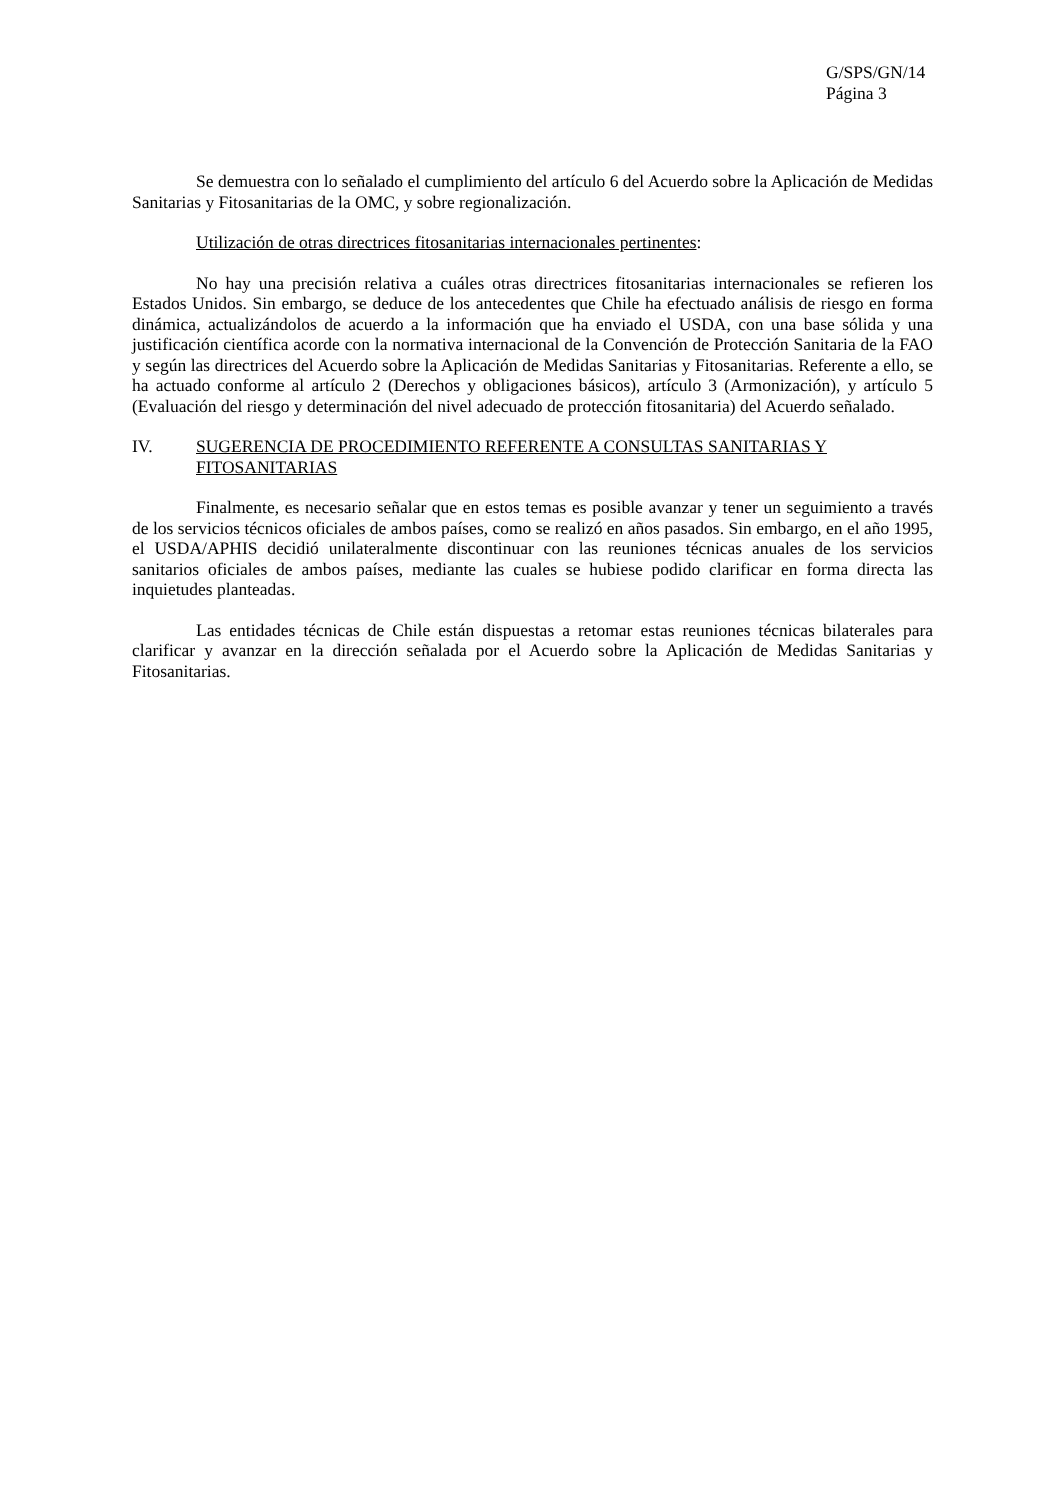G/SPS/GN/14
Página 3
Se demuestra con lo señalado el cumplimiento del artículo 6 del Acuerdo sobre la Aplicación de Medidas Sanitarias y Fitosanitarias de la OMC, y sobre regionalización.
Utilización de otras directrices fitosanitarias internacionales pertinentes:
No hay una precisión relativa a cuáles otras directrices fitosanitarias internacionales se refieren los Estados Unidos. Sin embargo, se deduce de los antecedentes que Chile ha efectuado análisis de riesgo en forma dinámica, actualizándolos de acuerdo a la información que ha enviado el USDA, con una base sólida y una justificación científica acorde con la normativa internacional de la Convención de Protección Sanitaria de la FAO y según las directrices del Acuerdo sobre la Aplicación de Medidas Sanitarias y Fitosanitarias. Referente a ello, se ha actuado conforme al artículo 2 (Derechos y obligaciones básicos), artículo 3 (Armonización), y artículo 5 (Evaluación del riesgo y determinación del nivel adecuado de protección fitosanitaria) del Acuerdo señalado.
IV. SUGERENCIA DE PROCEDIMIENTO REFERENTE A CONSULTAS SANITARIAS Y FITOSANITARIAS
Finalmente, es necesario señalar que en estos temas es posible avanzar y tener un seguimiento a través de los servicios técnicos oficiales de ambos países, como se realizó en años pasados. Sin embargo, en el año 1995, el USDA/APHIS decidió unilateralmente discontinuar con las reuniones técnicas anuales de los servicios sanitarios oficiales de ambos países, mediante las cuales se hubiese podido clarificar en forma directa las inquietudes planteadas.
Las entidades técnicas de Chile están dispuestas a retomar estas reuniones técnicas bilaterales para clarificar y avanzar en la dirección señalada por el Acuerdo sobre la Aplicación de Medidas Sanitarias y Fitosanitarias.